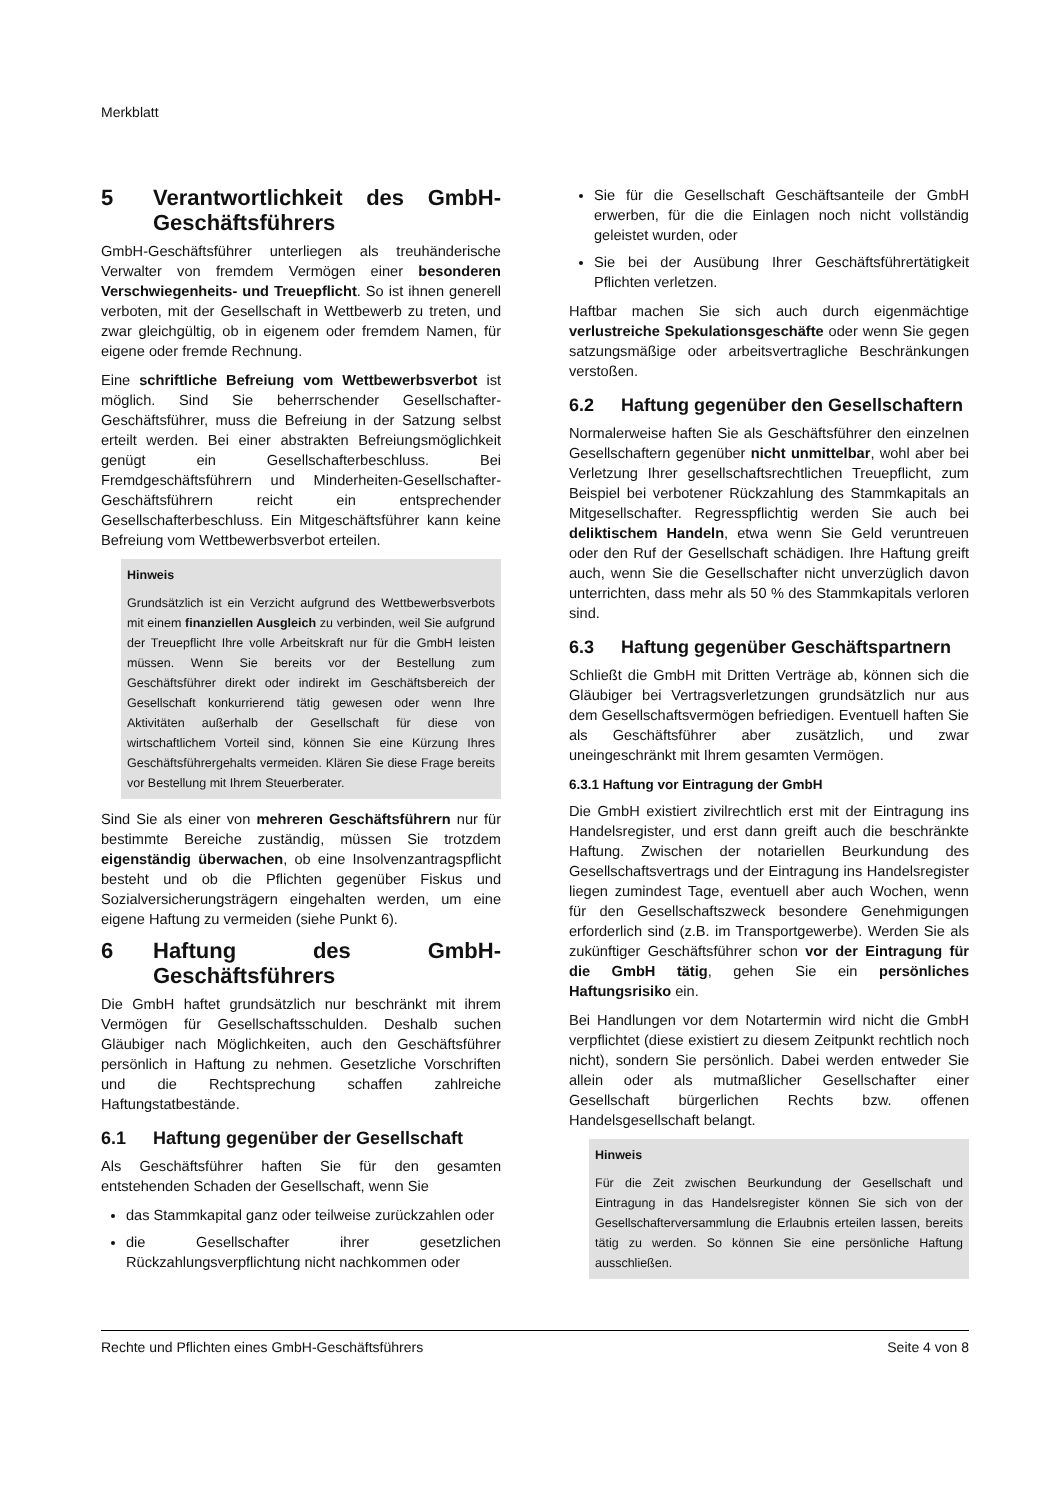Merkblatt
5 Verantwortlichkeit des GmbH-Geschäftsführers
GmbH-Geschäftsführer unterliegen als treuhänderische Verwalter von fremdem Vermögen einer besonderen Verschwiegenheits- und Treuepflicht. So ist ihnen generell verboten, mit der Gesellschaft in Wettbewerb zu treten, und zwar gleichgültig, ob in eigenem oder fremdem Namen, für eigene oder fremde Rechnung.
Eine schriftliche Befreiung vom Wettbewerbsverbot ist möglich. Sind Sie beherrschender Gesellschafter-Geschäftsführer, muss die Befreiung in der Satzung selbst erteilt werden. Bei einer abstrakten Befreiungsmöglichkeit genügt ein Gesellschafterbeschluss. Bei Fremdgeschäftsführern und Minderheiten-Gesellschafter-Geschäftsführern reicht ein entsprechender Gesellschafterbeschluss. Ein Mitgeschäftsführer kann keine Befreiung vom Wettbewerbsverbot erteilen.
Hinweis
Grundsätzlich ist ein Verzicht aufgrund des Wettbewerbsverbots mit einem finanziellen Ausgleich zu verbinden, weil Sie aufgrund der Treuepflicht Ihre volle Arbeitskraft nur für die GmbH leisten müssen. Wenn Sie bereits vor der Bestellung zum Geschäftsführer direkt oder indirekt im Geschäftsbereich der Gesellschaft konkurrierend tätig gewesen oder wenn Ihre Aktivitäten außerhalb der Gesellschaft für diese von wirtschaftlichem Vorteil sind, können Sie eine Kürzung Ihres Geschäftsführergehalts vermeiden. Klären Sie diese Frage bereits vor Bestellung mit Ihrem Steuerberater.
Sind Sie als einer von mehreren Geschäftsführern nur für bestimmte Bereiche zuständig, müssen Sie trotzdem eigenständig überwachen, ob eine Insolvenzantragspflicht besteht und ob die Pflichten gegenüber Fiskus und Sozialversicherungsträgern eingehalten werden, um eine eigene Haftung zu vermeiden (siehe Punkt 6).
6 Haftung des GmbH-Geschäftsführers
Die GmbH haftet grundsätzlich nur beschränkt mit ihrem Vermögen für Gesellschaftsschulden. Deshalb suchen Gläubiger nach Möglichkeiten, auch den Geschäftsführer persönlich in Haftung zu nehmen. Gesetzliche Vorschriften und die Rechtsprechung schaffen zahlreiche Haftungstatbestände.
6.1 Haftung gegenüber der Gesellschaft
Als Geschäftsführer haften Sie für den gesamten entstehenden Schaden der Gesellschaft, wenn Sie
das Stammkapital ganz oder teilweise zurückzahlen oder
die Gesellschafter ihrer gesetzlichen Rückzahlungsverpflichtung nicht nachkommen oder
Sie für die Gesellschaft Geschäftsanteile der GmbH erwerben, für die die Einlagen noch nicht vollständig geleistet wurden, oder
Sie bei der Ausübung Ihrer Geschäftsführertätigkeit Pflichten verletzen.
Haftbar machen Sie sich auch durch eigenmächtige verlustreiche Spekulationsgeschäfte oder wenn Sie gegen satzungsmäßige oder arbeitsvertragliche Beschränkungen verstoßen.
6.2 Haftung gegenüber den Gesellschaftern
Normalerweise haften Sie als Geschäftsführer den einzelnen Gesellschaftern gegenüber nicht unmittelbar, wohl aber bei Verletzung Ihrer gesellschaftsrechtlichen Treuepflicht, zum Beispiel bei verbotener Rückzahlung des Stammkapitals an Mitgesellschafter. Regresspflichtig werden Sie auch bei deliktischem Handeln, etwa wenn Sie Geld veruntreuen oder den Ruf der Gesellschaft schädigen. Ihre Haftung greift auch, wenn Sie die Gesellschafter nicht unverzüglich davon unterrichten, dass mehr als 50 % des Stammkapitals verloren sind.
6.3 Haftung gegenüber Geschäftspartnern
Schließt die GmbH mit Dritten Verträge ab, können sich die Gläubiger bei Vertragsverletzungen grundsätzlich nur aus dem Gesellschaftsvermögen befriedigen. Eventuell haften Sie als Geschäftsführer aber zusätzlich, und zwar uneingeschränkt mit Ihrem gesamten Vermögen.
6.3.1 Haftung vor Eintragung der GmbH
Die GmbH existiert zivilrechtlich erst mit der Eintragung ins Handelsregister, und erst dann greift auch die beschränkte Haftung. Zwischen der notariellen Beurkundung des Gesellschaftsvertrags und der Eintragung ins Handelsregister liegen zumindest Tage, eventuell aber auch Wochen, wenn für den Gesellschaftszweck besondere Genehmigungen erforderlich sind (z.B. im Transportgewerbe). Werden Sie als zukünftiger Geschäftsführer schon vor der Eintragung für die GmbH tätig, gehen Sie ein persönliches Haftungsrisiko ein.
Bei Handlungen vor dem Notartermin wird nicht die GmbH verpflichtet (diese existiert zu diesem Zeitpunkt rechtlich noch nicht), sondern Sie persönlich. Dabei werden entweder Sie allein oder als mutmaßlicher Gesellschafter einer Gesellschaft bürgerlichen Rechts bzw. offenen Handelsgesellschaft belangt.
Hinweis
Für die Zeit zwischen Beurkundung der Gesellschaft und Eintragung in das Handelsregister können Sie sich von der Gesellschafterversammlung die Erlaubnis erteilen lassen, bereits tätig zu werden. So können Sie eine persönliche Haftung ausschließen.
Rechte und Pflichten eines GmbH-Geschäftsführers Seite 4 von 8